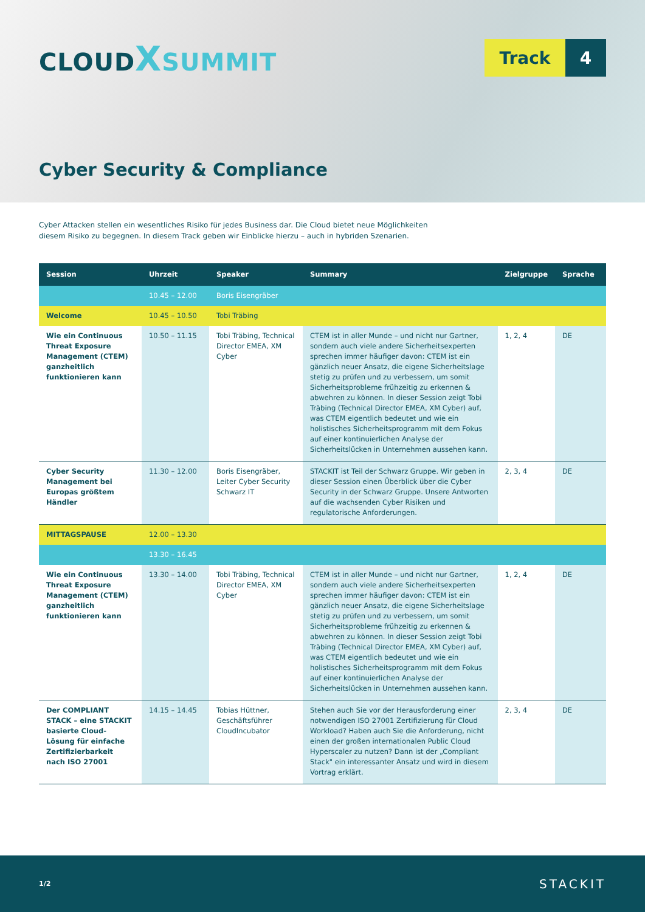CLOUDXSUMMIT
Track 4
Cyber Security & Compliance
Cyber Attacken stellen ein wesentliches Risiko für jedes Business dar. Die Cloud bietet neue Möglichkeiten diesem Risiko zu begegnen. In diesem Track geben wir Einblicke hierzu – auch in hybriden Szenarien.
| Session | Uhrzeit | Speaker | Summary | Zielgruppe | Sprache |
| --- | --- | --- | --- | --- | --- |
| | 10.45 – 12.00 | Boris Eisengräber | | | |
| Welcome | 10.45 – 10.50 | Tobi Träbing | | | |
| Wie ein Continuous Threat Exposure Management (CTEM) ganzheitlich funktionieren kann | 10.50 – 11.15 | Tobi Träbing, Technical Director EMEA, XM Cyber | CTEM ist in aller Munde – und nicht nur Gartner, sondern auch viele andere Sicherheitsexperten sprechen immer häufiger davon: CTEM ist ein gänzlich neuer Ansatz, die eigene Sicherheitslage stetig zu prüfen und zu verbessern, um somit Sicherheitsprobleme frühzeitig zu erkennen & abwehren zu können. In dieser Session zeigt Tobi Träbing (Technical Director EMEA, XM Cyber) auf, was CTEM eigentlich bedeutet und wie ein holistisches Sicherheitsprogramm mit dem Fokus auf einer kontinuierlichen Analyse der Sicherheitslücken in Unternehmen aussehen kann. | 1, 2, 4 | DE |
| Cyber Security Management bei Europas größtem Händler | 11.30 – 12.00 | Boris Eisengräber, Leiter Cyber Security Schwarz IT | STACKIT ist Teil der Schwarz Gruppe. Wir geben in dieser Session einen Überblick über die Cyber Security in der Schwarz Gruppe. Unsere Antworten auf die wachsenden Cyber Risiken und regulatorische Anforderungen. | 2, 3, 4 | DE |
| MITTAGSPAUSE | 12.00 – 13.30 | | | | |
| | 13.30 – 16.45 | | | | |
| Wie ein Continuous Threat Exposure Management (CTEM) ganzheitlich funktionieren kann | 13.30 – 14.00 | Tobi Träbing, Technical Director EMEA, XM Cyber | CTEM ist in aller Munde – und nicht nur Gartner, sondern auch viele andere Sicherheitsexperten sprechen immer häufiger davon: CTEM ist ein gänzlich neuer Ansatz, die eigene Sicherheitslage stetig zu prüfen und zu verbessern, um somit Sicherheitsprobleme frühzeitig zu erkennen & abwehren zu können. In dieser Session zeigt Tobi Träbing (Technical Director EMEA, XM Cyber) auf, was CTEM eigentlich bedeutet und wie ein holistisches Sicherheitsprogramm mit dem Fokus auf einer kontinuierlichen Analyse der Sicherheitslücken in Unternehmen aussehen kann. | 1, 2, 4 | DE |
| Der COMPLIANT STACK – eine STACKIT basierte Cloud-Lösung für einfache Zertifizierbarkeit nach ISO 27001 | 14.15 – 14.45 | Tobias Hüttner, Geschäftsführer CloudIncubator | Stehen auch Sie vor der Herausforderung einer notwendigen ISO 27001 Zertifizierung für Cloud Workload? Haben auch Sie die Anforderung, nicht einen der großen internationalen Public Cloud Hyperscaler zu nutzen? Dann ist der „Compliant Stack" ein interessanter Ansatz und wird in diesem Vortrag erklärt. | 2, 3, 4 | DE |
1/2 STACKIT